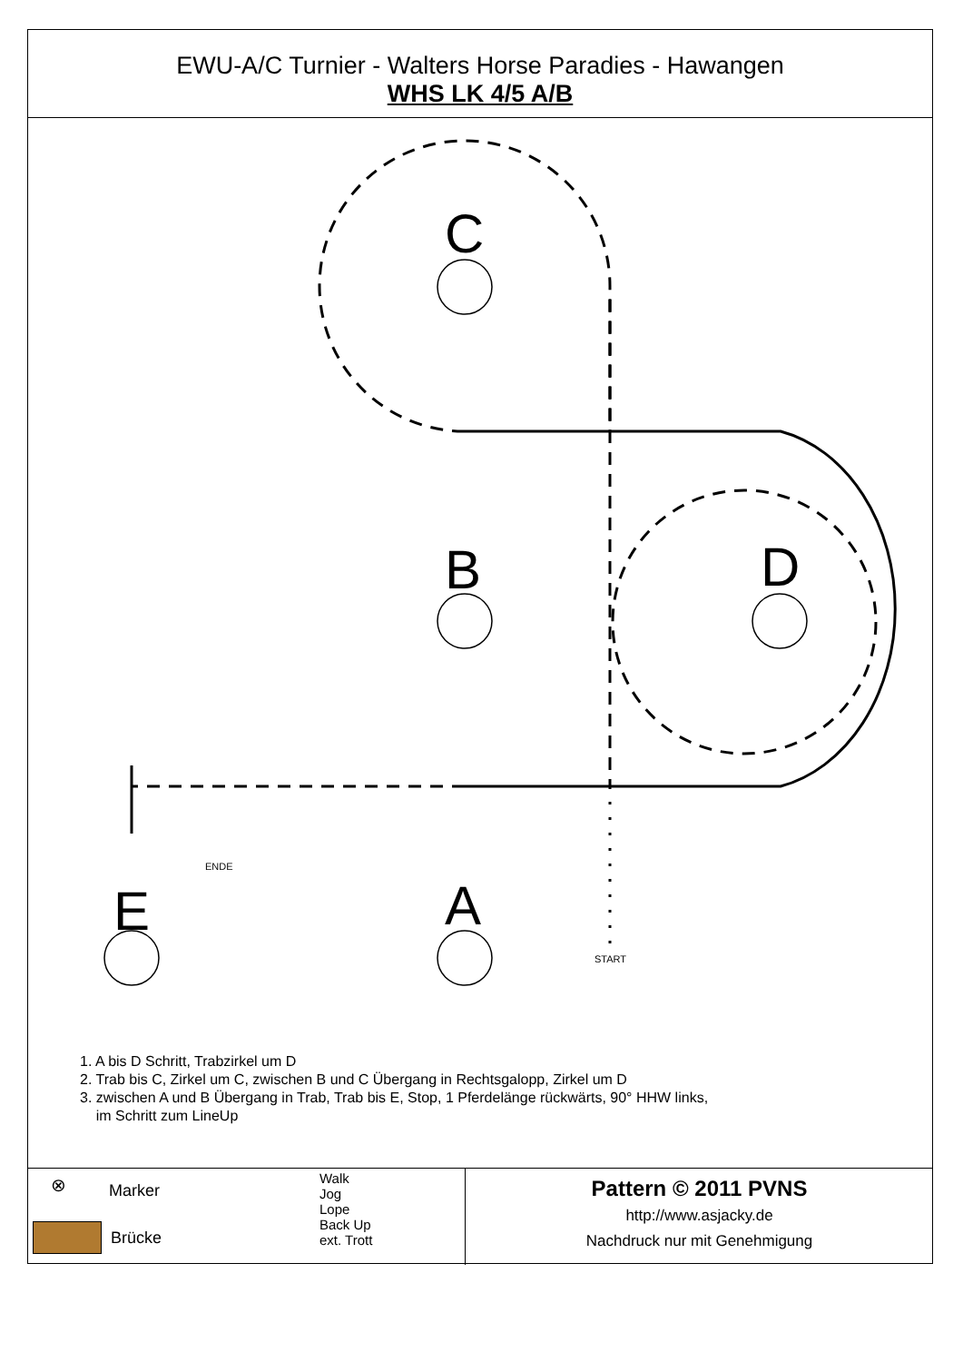EWU-A/C Turnier - Walters Horse Paradies - Hawangen
WHS LK 4/5 A/B
C
B
D
A
E
ENDE
START
1. A bis D Schritt, Trabzirkel um D
2. Trab bis C, Zirkel um C, zwischen B und C Übergang in Rechtsgalopp, Zirkel um D
3. zwischen A und B Übergang in Trab, Trab bis E, Stop, 1 Pferdelänge rückwärts, 90° HHW links,
im Schritt zum LineUp
⊗ Marker
Brücke
Walk
Jog
Lope
Back Up
ext. Trott
Pattern © 2011 PVNS
http://www.asjacky.de
Nachdruck nur mit Genehmigung